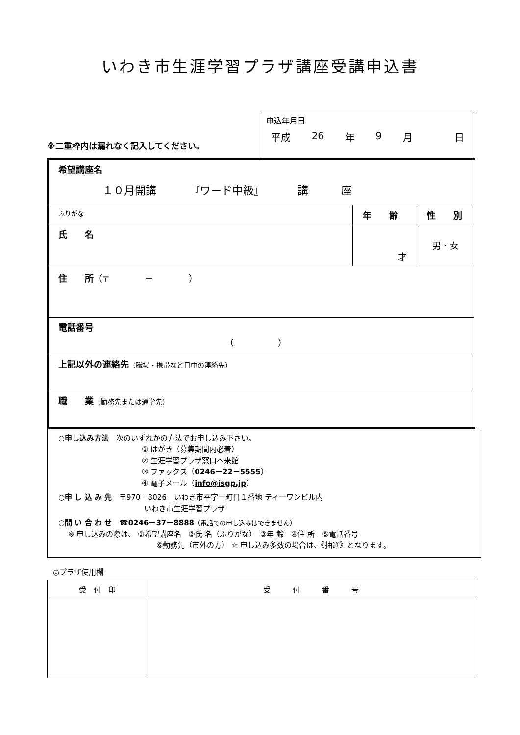いわき市生涯学習プラザ講座受講申込書
※二重枠内は漏れなく記入してください。
申込年月日
平成 26 年 9 月 日
| 希望講座名 １０月開講 『ワード中級』 講 座 | | |
| ふりがな | 年 齢 | 性 別 |
| 氏 名 | 才 | 男・女 |
| 住 所 （〒 － ） | | |
| 電話番号 （ ） | | |
| 上記以外の連絡先 （職場・携帯など日中の連絡先） | | |
| 職 業 （勤務先または通学先） | | |
○申し込み方法　次のいずれかの方法でお申し込み下さい。
① はがき（募集期間内必着）
② 生涯学習プラザ窓口へ来館
③ ファックス（0246－22－5555）
④ 電子メール（info@isgp.jp）
○申 し 込 み 先　〒970－8026　いわき市平字一町目１番地 ティーワンビル内
いわき市生涯学習プラザ
○問 い 合 わ せ　☎0246－37－8888（電話での申し込みはできません）
※ 申し込みの際は、 ①希望講座名　②氏 名（ふりがな）　③年 齢　④住 所　⑤電話番号
⑥勤務先（市外の方） ☆ 申し込み多数の場合は、《抽選》となります。
◎プラザ使用欄
| 受 付 印 | 受 付 番 号 |
| --- | --- |